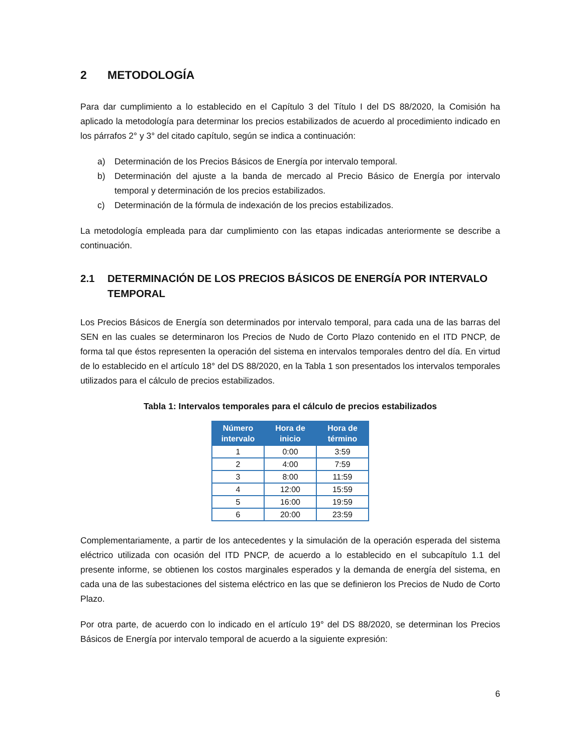2 METODOLOGÍA
Para dar cumplimiento a lo establecido en el Capítulo 3 del Título I del DS 88/2020, la Comisión ha aplicado la metodología para determinar los precios estabilizados de acuerdo al procedimiento indicado en los párrafos 2° y 3° del citado capítulo, según se indica a continuación:
a) Determinación de los Precios Básicos de Energía por intervalo temporal.
b) Determinación del ajuste a la banda de mercado al Precio Básico de Energía por intervalo temporal y determinación de los precios estabilizados.
c) Determinación de la fórmula de indexación de los precios estabilizados.
La metodología empleada para dar cumplimiento con las etapas indicadas anteriormente se describe a continuación.
2.1 DETERMINACIÓN DE LOS PRECIOS BÁSICOS DE ENERGÍA POR INTERVALO TEMPORAL
Los Precios Básicos de Energía son determinados por intervalo temporal, para cada una de las barras del SEN en las cuales se determinaron los Precios de Nudo de Corto Plazo contenido en el ITD PNCP, de forma tal que éstos representen la operación del sistema en intervalos temporales dentro del día. En virtud de lo establecido en el artículo 18° del DS 88/2020, en la Tabla 1 son presentados los intervalos temporales utilizados para el cálculo de precios estabilizados.
Tabla 1: Intervalos temporales para el cálculo de precios estabilizados
| Número intervalo | Hora de inicio | Hora de término |
| --- | --- | --- |
| 1 | 0:00 | 3:59 |
| 2 | 4:00 | 7:59 |
| 3 | 8:00 | 11:59 |
| 4 | 12:00 | 15:59 |
| 5 | 16:00 | 19:59 |
| 6 | 20:00 | 23:59 |
Complementariamente, a partir de los antecedentes y la simulación de la operación esperada del sistema eléctrico utilizada con ocasión del ITD PNCP, de acuerdo a lo establecido en el subcapítulo 1.1 del presente informe, se obtienen los costos marginales esperados y la demanda de energía del sistema, en cada una de las subestaciones del sistema eléctrico en las que se definieron los Precios de Nudo de Corto Plazo.
Por otra parte, de acuerdo con lo indicado en el artículo 19° del DS 88/2020, se determinan los Precios Básicos de Energía por intervalo temporal de acuerdo a la siguiente expresión:
6